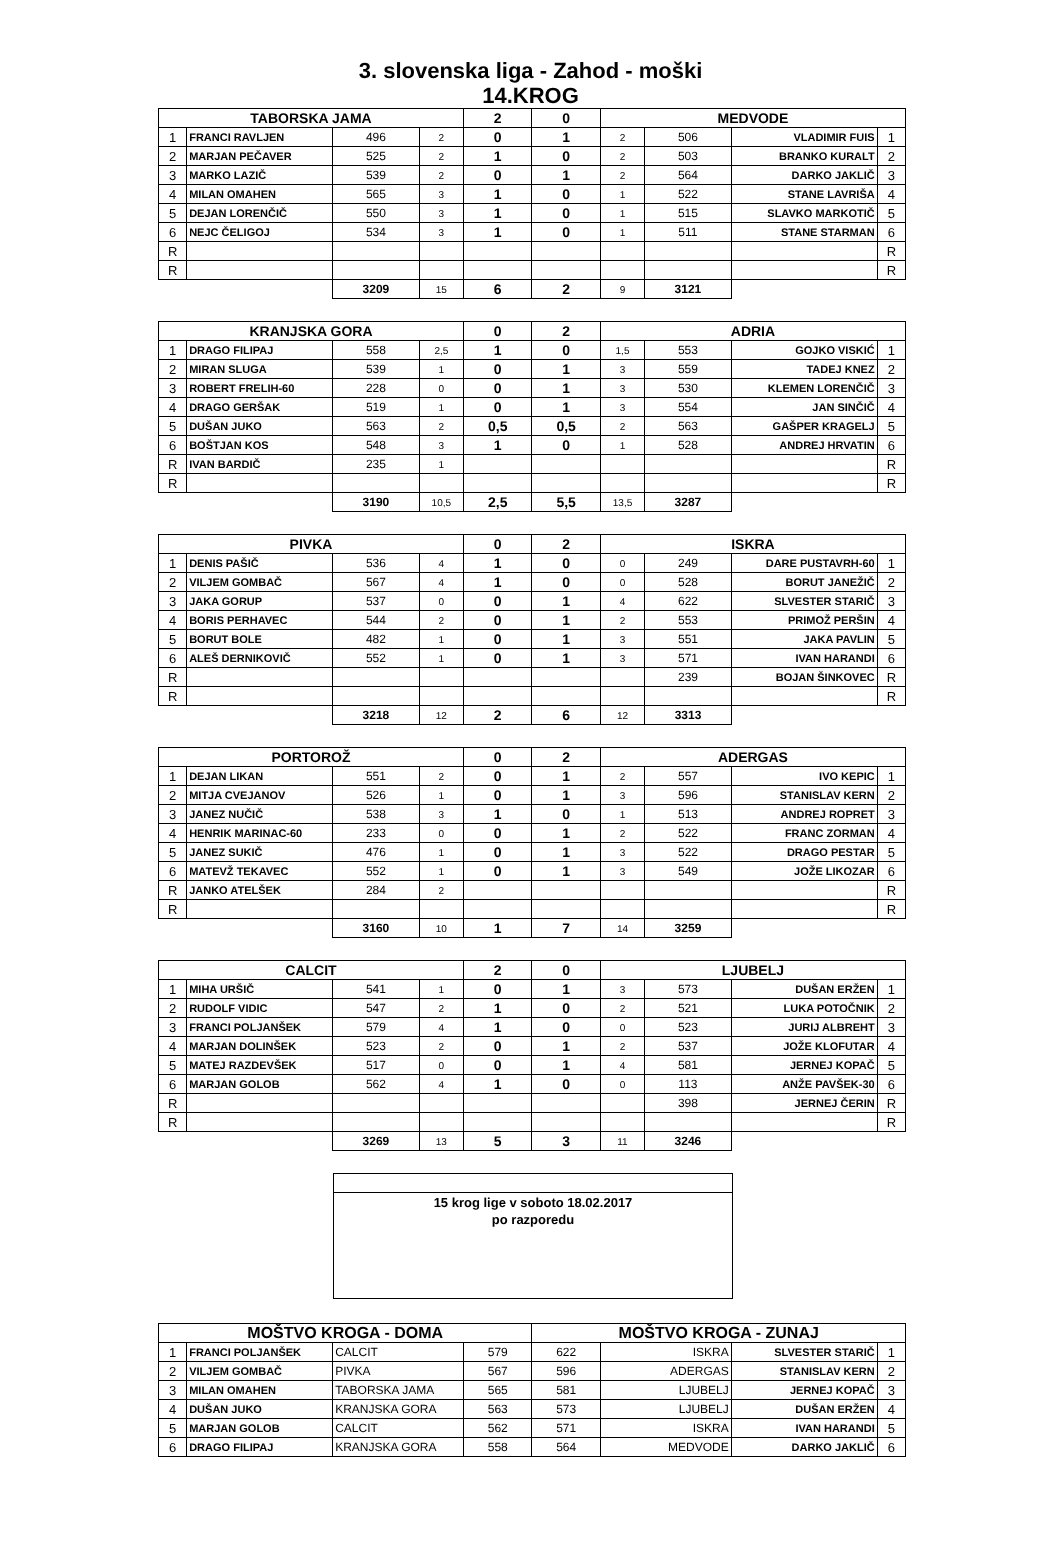3. slovenska liga - Zahod - moški
14.KROG
| TABORSKA JAMA | | | | 2 | 0 | MEDVODE | | | |
| --- | --- | --- | --- | --- | --- | --- | --- | --- | --- |
| 1 | FRANCI RAVLJEN | 496 | 2 | 0 | 1 | 2 | 506 | VLADIMIR FUIS | 1 |
| 2 | MARJAN PEČAVER | 525 | 2 | 1 | 0 | 2 | 503 | BRANKO KURALT | 2 |
| 3 | MARKO LAZIČ | 539 | 2 | 0 | 1 | 2 | 564 | DARKO JAKLIČ | 3 |
| 4 | MILAN OMAHEN | 565 | 3 | 1 | 0 | 1 | 522 | STANE LAVRIŠA | 4 |
| 5 | DEJAN LORENČIČ | 550 | 3 | 1 | 0 | 1 | 515 | SLAVKO MARKOTIČ | 5 |
| 6 | NEJC ČELIGOJ | 534 | 3 | 1 | 0 | 1 | 511 | STANE STARMAN | 6 |
| R | | | | | | | | | R |
| R | | | | | | | | | R |
| | | 3209 | 15 | 6 | 2 | 9 | 3121 | | |
| KRANJSKA GORA | | | | 0 | 2 | ADRIA | | | |
| --- | --- | --- | --- | --- | --- | --- | --- | --- | --- |
| 1 | DRAGO FILIPAJ | 558 | 2,5 | 1 | 0 | 1,5 | 553 | GOJKO VISKIĆ | 1 |
| 2 | MIRAN SLUGA | 539 | 1 | 0 | 1 | 3 | 559 | TADEJ KNEZ | 2 |
| 3 | ROBERT FRELIH-60 | 228 | 0 | 0 | 1 | 3 | 530 | KLEMEN LORENČIČ | 3 |
| 4 | DRAGO GERŠAK | 519 | 1 | 0 | 1 | 3 | 554 | JAN SINČIČ | 4 |
| 5 | DUŠAN JUKO | 563 | 2 | 0,5 | 0,5 | 2 | 563 | GAŠPER KRAGELJ | 5 |
| 6 | BOŠTJAN KOS | 548 | 3 | 1 | 0 | 1 | 528 | ANDREJ HRVATIN | 6 |
| R | IVAN BARDIČ | 235 | 1 | | | | | | R |
| R | | | | | | | | | R |
| | | 3190 | 10,5 | 2,5 | 5,5 | 13,5 | 3287 | | |
| PIVKA | | | | 0 | 2 | ISKRA | | | |
| --- | --- | --- | --- | --- | --- | --- | --- | --- | --- |
| 1 | DENIS PAŠIČ | 536 | 4 | 1 | 0 | 0 | 249 | DARE PUSTAVRH-60 | 1 |
| 2 | VILJEM GOMBAČ | 567 | 4 | 1 | 0 | 0 | 528 | BORUT JANEŽIČ | 2 |
| 3 | JAKA GORUP | 537 | 0 | 0 | 1 | 4 | 622 | SLVESTER STARIČ | 3 |
| 4 | BORIS PERHAVEC | 544 | 2 | 0 | 1 | 2 | 553 | PRIMOŽ PERŠIN | 4 |
| 5 | BORUT BOLE | 482 | 1 | 0 | 1 | 3 | 551 | JAKA PAVLIN | 5 |
| 6 | ALEŠ DERNIKOVIČ | 552 | 1 | 0 | 1 | 3 | 571 | IVAN HARANDI | 6 |
| R | | | | | | | 239 | BOJAN ŠINKOVEC | R |
| R | | | | | | | | | R |
| | | 3218 | 12 | 2 | 6 | 12 | 3313 | | |
| PORTOROŽ | | | | 0 | 2 | ADERGAS | | | |
| --- | --- | --- | --- | --- | --- | --- | --- | --- | --- |
| 1 | DEJAN LIKAN | 551 | 2 | 0 | 1 | 2 | 557 | IVO KEPIC | 1 |
| 2 | MITJA CVEJANOV | 526 | 1 | 0 | 1 | 3 | 596 | STANISLAV KERN | 2 |
| 3 | JANEZ NUČIČ | 538 | 3 | 1 | 0 | 1 | 513 | ANDREJ ROPRET | 3 |
| 4 | HENRIK MARINAC-60 | 233 | 0 | 0 | 1 | 2 | 522 | FRANC ZORMAN | 4 |
| 5 | JANEZ SUKIČ | 476 | 1 | 0 | 1 | 3 | 522 | DRAGO PESTAR | 5 |
| 6 | MATEVŽ TEKAVEC | 552 | 1 | 0 | 1 | 3 | 549 | JOŽE LIKOZAR | 6 |
| R | JANKO ATELŠEK | 284 | 2 | | | | | | R |
| R | | | | | | | | | R |
| | | 3160 | 10 | 1 | 7 | 14 | 3259 | | |
| CALCIT | | | | 2 | 0 | LJUBELJ | | | |
| --- | --- | --- | --- | --- | --- | --- | --- | --- | --- |
| 1 | MIHA URŠIČ | 541 | 1 | 0 | 1 | 3 | 573 | DUŠAN ERŽEN | 1 |
| 2 | RUDOLF VIDIC | 547 | 2 | 1 | 0 | 2 | 521 | LUKA POTOČNIK | 2 |
| 3 | FRANCI POLJANŠEK | 579 | 4 | 1 | 0 | 0 | 523 | JURIJ ALBREHT | 3 |
| 4 | MARJAN DOLINŠEK | 523 | 2 | 0 | 1 | 2 | 537 | JOŽE KLOFUTAR | 4 |
| 5 | MATEJ RAZDEVŠEK | 517 | 0 | 0 | 1 | 4 | 581 | JERNEJ KOPAČ | 5 |
| 6 | MARJAN GOLOB | 562 | 4 | 1 | 0 | 0 | 113 | ANŽE PAVŠEK-30 | 6 |
| R | | | | | | | 398 | JERNEJ ČERIN | R |
| R | | | | | | | | | R |
| | | 3269 | 13 | 5 | 3 | 11 | 3246 | | |
15 krog lige v soboto 18.02.2017
po razporedu
| MOŠTVO KROGA - DOMA | | | | MOŠTVO KROGA - ZUNAJ | | | |
| --- | --- | --- | --- | --- | --- | --- | --- |
| 1 | FRANCI POLJANŠEK | CALCIT | 579 | 622 | ISKRA | SLVESTER STARIČ | 1 |
| 2 | VILJEM GOMBAČ | PIVKA | 567 | 596 | ADERGAS | STANISLAV KERN | 2 |
| 3 | MILAN OMAHEN | TABORSKA JAMA | 565 | 581 | LJUBELJ | JERNEJ KOPAČ | 3 |
| 4 | DUŠAN JUKO | KRANJSKA GORA | 563 | 573 | LJUBELJ | DUŠAN ERŽEN | 4 |
| 5 | MARJAN GOLOB | CALCIT | 562 | 571 | ISKRA | IVAN HARANDI | 5 |
| 6 | DRAGO FILIPAJ | KRANJSKA GORA | 558 | 564 | MEDVODE | DARKO JAKLIČ | 6 |